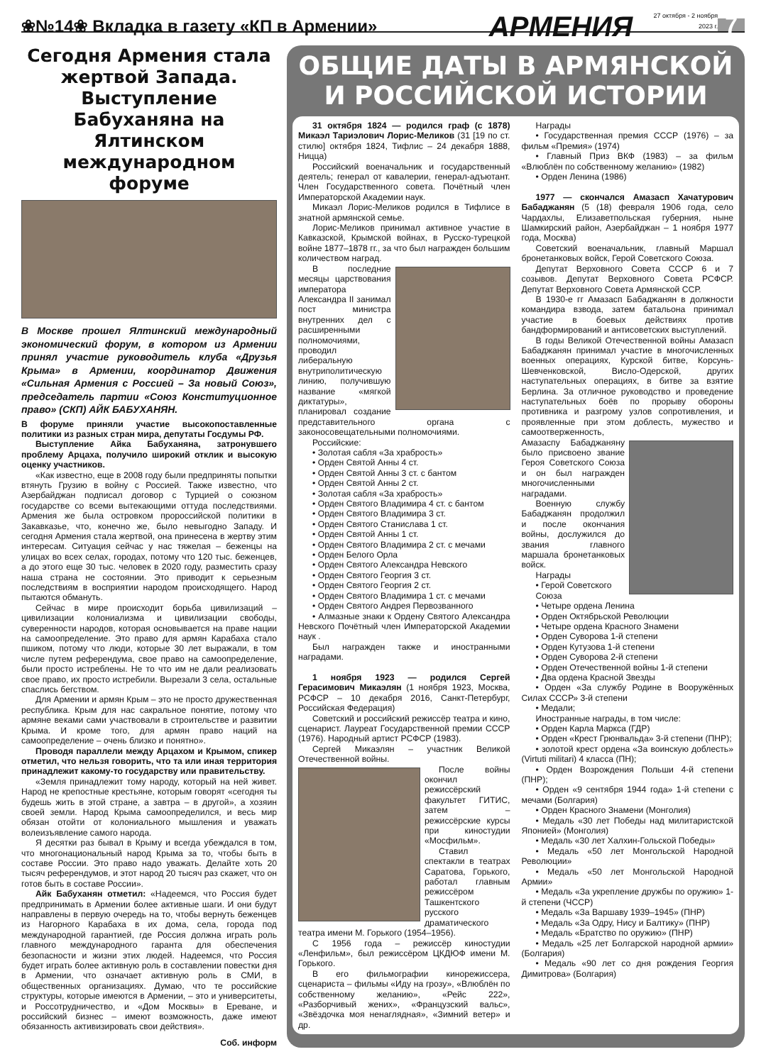❀№14❀ Вкладка в газету «КП в Армении»
АРМЕНИЯ
27 октября - 2 ноября 2023 г.
7
Сегодня Армения стала жертвой Запада. Выступление Бабуханяна на Ялтинском международном форуме
В Москве прошел Ялтинский международный экономический форум, в котором из Армении принял участие руководитель клуба «Друзья Крыма» в Армении, координатор Движения «Сильная Армения с Россией – За новый Союз», председатель партии «Союз Конституционное право» (СКП) АЙК БАБУХАНЯН.
В форуме приняли участие высокопоставленные политики из разных стран мира, депутаты Госдумы РФ.
Выступление Айка Бабуханяна, затронувшего проблему Арцаха, получило широкий отклик и высокую оценку участников.
«Как известно, еще в 2008 году были предприняты попытки втянуть Грузию в войну с Россией. Также известно, что Азербайджан подписал договор с Турцией о союзном государстве со всеми вытекающими оттуда последствиями. Армения же была островком пророссийской политики в Закавказье, что, конечно же, было невыгодно Западу. И сегодня Армения стала жертвой, она принесена в жертву этим интересам. Ситуация сейчас у нас тяжелая – беженцы на улицах во всех селах, городах, потому что 120 тыс. беженцев, а до этого еще 30 тыс. человек в 2020 году, разместить сразу наша страна не состоянии. Это приводит к серьезным последствиям в восприятии народом происходящего. Народ пытаются обмануть.
Сейчас в мире происходит борьба цивилизаций – цивилизации колониализма и цивилизации свободы, суверенности народов, которая основывается на праве нации на самоопределение. Это право для армян Карабаха стало пшиком, потому что люди, которые 30 лет выражали, в том числе путем референдума, свое право на самоопределение, были просто истреблены. Не то что им не дали реализовать свое право, их просто истребили. Вырезали 3 села, остальные спаслись бегством.
Для Армении и армян Крым – это не просто дружественная республика. Крым для нас сакральное понятие, потому что армяне веками сами участвовали в строительстве и развитии Крыма. И кроме того, для армян право наций на самоопределение – очень близко и понятно».
Проводя параллели между Арцахом и Крымом, спикер отметил, что нельзя говорить, что та или иная территория принадлежит какому-то государству или правительству.
«Земля принадлежит тому народу, который на ней живет. Народ не крепостные крестьяне, которым говорят «сегодня ты будешь жить в этой стране, а завтра – в другой», а хозяин своей земли. Народ Крыма самоопределился, и весь мир обязан отойти от колониального мышления и уважать волеизъявление самого народа.
Я десятки раз бывал в Крыму и всегда убеждался в том, что многонациональный народ Крыма за то, чтобы быть в составе России. Это право надо уважать. Делайте хоть 20 тысяч референдумов, и этот народ 20 тысяч раз скажет, что он готов быть в составе России».
Айк Бабуханян отметил: «Надеемся, что Россия будет предпринимать в Армении более активные шаги. И они будут направлены в первую очередь на то, чтобы вернуть беженцев из Нагорного Карабаха в их дома, села, города под международной гарантией, где Россия должна играть роль главного международного гаранта для обеспечения безопасности и жизни этих людей. Надеемся, что Россия будет играть более активную роль в составлении повестки дня в Армении, что означает активную роль в СМИ, в общественных организациях. Думаю, что те российские структуры, которые имеются в Армении, – это и университеты, и Россотрудничество, и «Дом Москвы» в Ереване, и российский бизнес – имеют возможность, даже имеют обязанность активизировать свои действия».
Соб. информ
ОБЩИЕ ДАТЫ В АРМЯНСКОЙ И РОССИЙСКОЙ ИСТОРИИ
31 октября 1824 — родился граф (с 1878) Микаэл Тариэлович Лорис-Меликов (31 [19 по ст. стилю] октября 1824, Тифлис – 24 декабря 1888, Ницца)
Российский военачальник и государственный деятель; генерал от кавалерии, генерал-адъютант. Член Государственного совета. Почётный член Императорской Академии наук.
Микаэл Лорис-Меликов родился в Тифлисе в знатной армянской семье.
Лорис-Меликов принимал активное участие в Кавказской, Крымской войнах, в Русско-турецкой войне 1877–1878 гг., за что был награжден большим количеством наград.
В последние месяцы царствования императора Александра II занимал пост министра внутренних дел с расширенными полномочиями, проводил либеральную внутриполитическую линию, получившую название «мягкой диктатуры», планировал создание представительного органа с законосовещательными полномочиями.
Российские:
• Золотая сабля «За храбрость»
• Орден Святой Анны 4 ст.
• Орден Святой Анны 3 ст. с бантом
• Орден Святой Анны 2 ст.
• Золотая сабля «За храбрость»
• Орден Святого Владимира 4 ст. с бантом
• Орден Святого Владимира 3 ст.
• Орден Святого Станислава 1 ст.
• Орден Святой Анны 1 ст.
• Орден Святого Владимира 2 ст. с мечами
• Орден Белого Орла
• Орден Святого Александра Невского
• Орден Святого Георгия 3 ст.
• Орден Святого Георгия 2 ст.
• Орден Святого Владимира 1 ст. с мечами
• Орден Святого Андрея Первозванного
• Алмазные знаки к Ордену Святого Александра Невского Почётный член Императорской Академии наук .
Был награжден также и иностранными наградами.
1 ноября 1923 — родился Сергей Герасимович Микаэлян (1 ноября 1923, Москва, РСФСР – 10 декабря 2016, Санкт-Петербург, Российская Федерация)
Советский и российский режиссёр театра и кино, сценарист. Лауреат Государственной премии СССР (1976). Народный артист РСФСР (1983).
Сергей Микаэлян – участник Великой Отечественной войны.
После войны окончил режиссёрский факультет ГИТИС, затем – режиссёрские курсы при киностудии «Мосфильм».
Ставил спектакли в театрах Саратова, Горького, работал главным режиссёром Ташкентского русского драматического театра имени М. Горького (1954–1956).
С 1956 года – режиссёр киностудии «Ленфильм», был режиссёром ЦКДЮФ имени М. Горького.
В его фильмографии кинорежиссера, сценариста – фильмы «Иду на грозу», «Влюблён по собственному желанию», «Рейс 222», «Разборчивый жених», «Французский вальс», «Звёздочка моя ненаглядная», «Зимний ветер» и др.
Награды
• Государственная премия СССР (1976) – за фильм «Премия» (1974)
• Главный Приз ВКФ (1983) – за фильм «Влюблён по собственному желанию» (1982)
• Орден Ленина (1986)
1977 — скончался Амазасп Хачатурович Бабаджанян (5 (18) февраля 1906 года, село Чардахлы, Елизаветпольская губерния, ныне Шамкирский район, Азербайджан – 1 ноября 1977 года, Москва)
Советский военачальник, главный Маршал бронетанковых войск, Герой Советского Союза.
Депутат Верховного Совета СССР 6 и 7 созывов. Депутат Верховного Совета РСФСР. Депутат Верховного Совета Армянской ССР.
В 1930-е гг Амазасп Бабаджанян в должности командира взвода, затем батальона принимал участие в боевых действиях против бандформирований и антисоветских выступлений.
В годы Великой Отечественной войны Амазасп Бабаджанян принимал участие в многочисленных военных операциях, Курской битве, Корсунь-Шевченковской, Висло-Одерской, других наступательных операциях, в битве за взятие Берлина. За отличное руководство и проведение наступательных боёв по прорыву обороны противника и разгрому узлов сопротивления, и проявленные при этом доблесть, мужество и самоотверженность,
Амазаспу Бабаджаняну было присвоено звание Героя Советского Союза и он был награжден многочисленными наградами.
Военную службу Бабаджанян продолжил и после окончания войны, дослужился до звания главного маршала бронетанковых войск.
Награды
• Герой Советского Союза
• Четыре ордена Ленина
• Орден Октябрьской Революции
• Четыре ордена Красного Знамени
• Орден Суворова 1-й степени
• Орден Кутузова 1-й степени
• Орден Суворова 2-й степени
• Орден Отечественной войны 1-й степени
• Два ордена Красной Звезды
• Орден «За службу Родине в Вооружённых Силах СССР» 3-й степени
• Медали;
Иностранные награды, в том числе:
• Орден Карла Маркса (ГДР)
• Орден «Крест Грюнвальда» 3-й степени (ПНР);
• золотой крест ордена «За воинскую доблесть» (Virtuti militari) 4 класса (ПН);
• Орден Возрождения Польши 4-й степени (ПНР);
• Орден «9 сентября 1944 года» 1-й степени с мечами (Болгария)
• Орден Красного Знамени (Монголия)
• Медаль «30 лет Победы над милитаристской Японией» (Монголия)
• Медаль «30 лет Халхин-Гольской Победы»
• Медаль «50 лет Монгольской Народной Революции»
• Медаль «50 лет Монгольской Народной Армии»
• Медаль «За укрепление дружбы по оружию» 1-й степени (ЧССР)
• Медаль «За Варшаву 1939–1945» (ПНР)
• Медаль «За Одру, Нису и Балтику» (ПНР)
• Медаль «Братство по оружию» (ПНР)
• Медаль «25 лет Болгарской народной армии» (Болгария)
• Медаль «90 лет со дня рождения Георгия Димитрова» (Болгария)